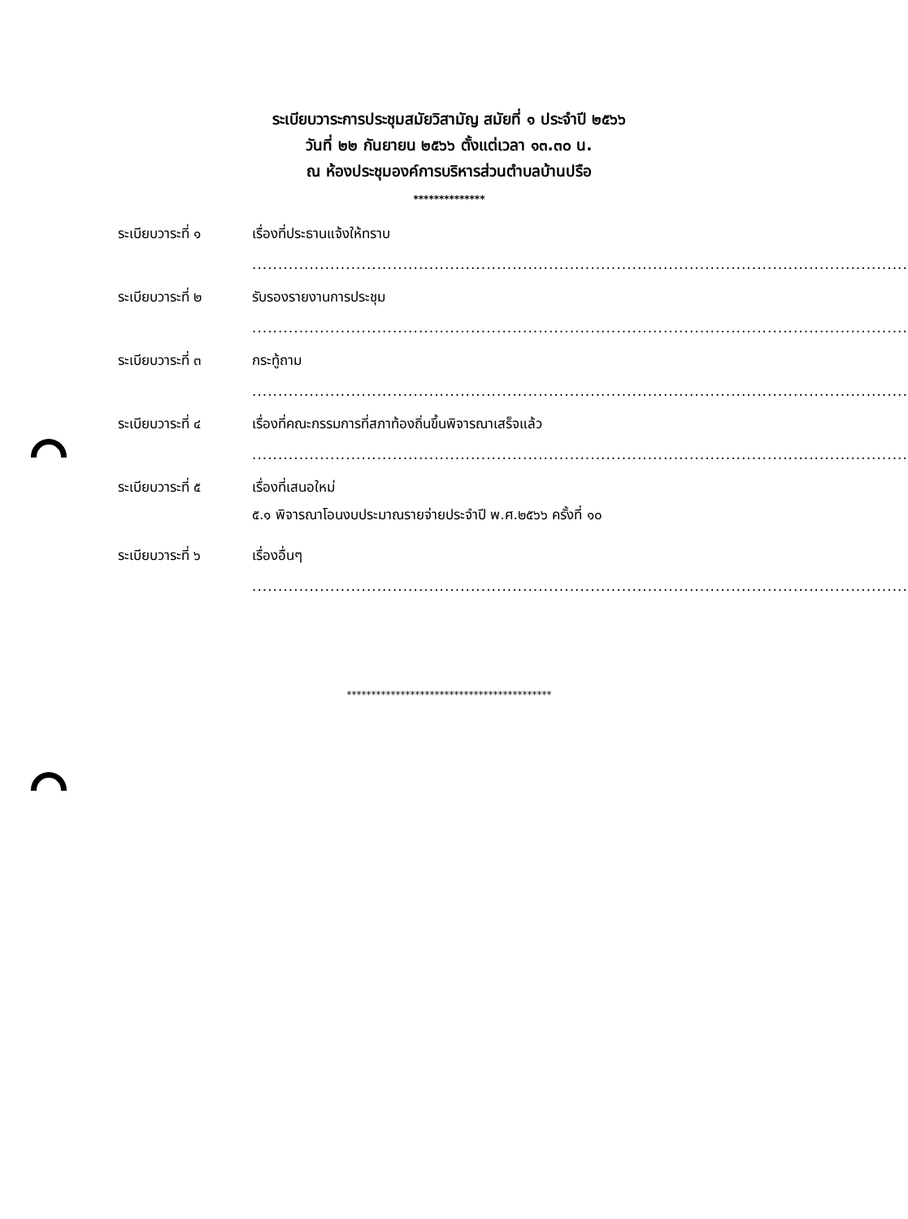ระเบียบวาระการประชุมสมัยวิสามัญ สมัยที่ ๑ ประจำปี ๒๕๖๖
วันที่ ๒๒ กันยายน ๒๕๖๖ ตั้งแต่เวลา ๑๓.๓๐ น.
ณ ห้องประชุมองค์การบริหารส่วนตำบลบ้านปรือ
**************
ระเบียบวาระที่ ๑ เรื่องที่ประธานแจ้งให้ทราบ
..............................................................................................................................
ระเบียบวาระที่ ๒ รับรองรายงานการประชุม
..............................................................................................................................
ระเบียบวาระที่ ๓ กระทู้ถาม
..............................................................................................................................
ระเบียบวาระที่ ๔ เรื่องที่คณะกรรมการที่สภาท้องถิ่นขึ้นพิจารณาเสร็จแล้ว
..............................................................................................................................
ระเบียบวาระที่ ๕ เรื่องที่เสนอใหม่
๕.๑ พิจารณาโอนงบประมาณรายจ่ายประจำปี พ.ศ.๒๕๖๖ ครั้งที่ ๑๐
ระเบียบวาระที่ ๖ เรื่องอื่นๆ
..............................................................................................................................
******************************************